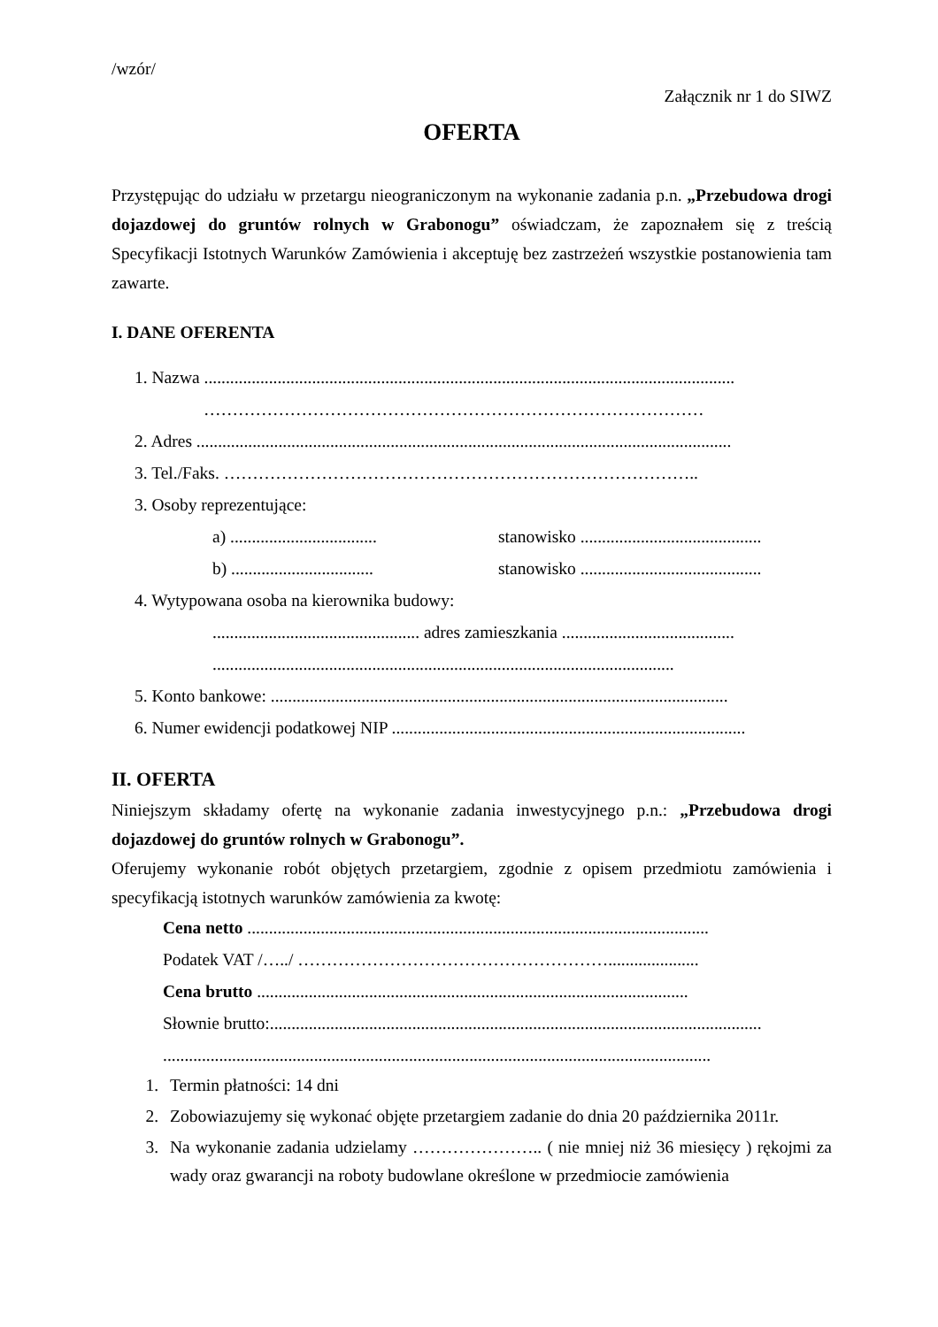/wzór/
Załącznik nr 1 do SIWZ
OFERTA
Przystępując do udziału w przetargu nieograniczonym na wykonanie zadania p.n. „Przebudowa drogi dojazdowej do gruntów rolnych w Grabonogu” oświadczam, że zapoznałem się z treścią Specyfikacji Istotnych Warunków Zamówienia i akceptuję bez zastrzeżeń wszystkie postanowienia tam zawarte.
I. DANE OFERENTA
1. Nazwa ...........................................................................................................................
……………………………………………………………………………
2. Adres ............................................................................................................................
3. Tel./Faks. ………………………………………………………………………..
3. Osoby reprezentujące:
a) .................................. stanowisko ..........................................
b) ................................. stanowisko ..........................................
4. Wytypowana osoba na kierownika budowy:
................................................ adres zamieszkania ........................................
...........................................................................................................
5. Konto bankowe: ..........................................................................................................
6. Numer ewidencji podatkowej NIP ..................................................................................
II. OFERTA
Niniejszym składamy ofertę na wykonanie zadania inwestycyjnego p.n.: „Przebudowa drogi dojazdowej do gruntów rolnych w Grabonogu”.
Oferujemy wykonanie robót objętych przetargiem, zgodnie z opisem przedmiotu zamówienia i specyfikacją istotnych warunków zamówienia za kwotę:
Cena netto ...........................................................................................................
Podatek VAT /…../ ……………………………………………….....................
Cena brutto ....................................................................................................
Słownie brutto:..................................................................................................................
...............................................................................................................................
1. Termin płatności: 14 dni
2. Zobowiazujemy się wykonać objęte przetargiem zadanie do dnia 20 października 2011r.
3. Na wykonanie zadania udzielamy ………………….. ( nie mniej niż 36 miesięcy ) rękojmi za wady oraz gwarancji na roboty budowlane określone w przedmiocie zamówienia